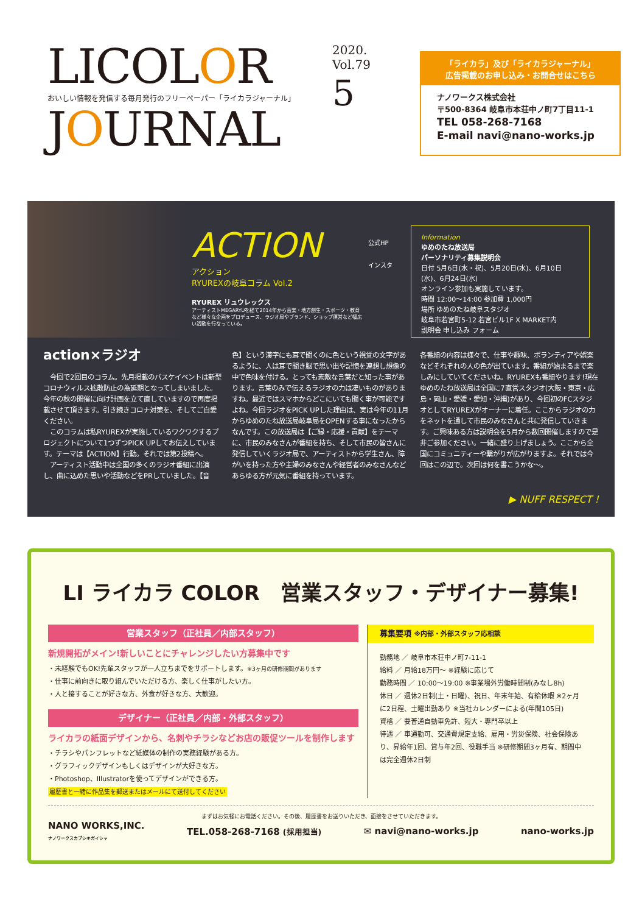LICOLOR
おいしい情報を発信する毎月発行のフリーペーパー「ライカラジャーナル」
JOURNAL
2020.
Vol.79
5
「ライカラ」及び「ライカラジャーナル」
広告掲載のお申し込み・お問合せはこちら
ナノワークス株式会社
〒500-8364 岐阜市本荘中ノ町7丁目11-1
TEL 058-268-7168
E-mail navi@nano-works.jp
ACTION
アクション
RYUREXの岐阜コラム Vol.2
RYUREX リュウレックス
アーティストMEGARYUを経て2014年から音楽・地方創生・スポーツ・教育など様々な企画をプロデュース、ラジオ局やブランド、ショップ運営など幅広い活動を行なっている。
公式HP
インスタ
Information
ゆめのたね放送局
パーソナリティ募集説明会
日付 5月6日(水・祝)、5月20日(水)、6月10日(水)、6月24日(水)
オンライン参加も実施しています。
時間 12:00〜14:00 参加費 1,000円
場所 ゆめのたね岐阜スタジオ
岐阜市若宮町5-12 若宮ビル1F X MARKET内
説明会 申し込み フォーム
action×ラジオ
　今回で2回目のコラム。先月掲載のバスケイベントは新型コロナウィルス拡散防止の為延期となってしまいました。今年の秋の開催に向け計画を立て直していますので再度掲載させて頂きます。引き続きコロナ対策を、そしてご自愛ください。
　このコラムは私RYUREXが実施しているワクワクするプロジェクトについて1つずつPICK UPしてお伝えしています。テーマは【ACTION】行動。それでは第2投稿へ。
　アーティスト活動中は全国の多くのラジオ番組に出演し、曲に込めた思いや活動などをPRしていました。【音
色】という漢字にも耳で聞くのに色という視覚の文字があるように、人は耳で聞き脳で思い出や記憶を連想し想像の中で色味を付ける。とっても素敵な言葉だと知った事があります。言葉のみで伝えるラジオの力は凄いものがありますね。最近ではスマホからどこにいても聞く事が可能ですよね。今回ラジオをPICK UPした理由は、実は今年の11月からゆめのたね放送局岐阜局をOPENする事になったからなんです。この放送局は【ご縁・応援・貢献】をテーマに、市民のみなさんが番組を持ち、そして市民の皆さんに発信していくラジオ局で、アーティストから学生さん、障がいを持った方や主婦のみなさんや経営者のみなさんなどあらゆる方が元気に番組を持っています。
各番組の内容は様々で、仕事や趣味、ボランティアや娯楽などそれぞれの人の色が出ています。番組が始まるまで楽しみにしていてくださいね。RYUREXも番組やります!現在ゆめのたね放送局は全国に7直営スタジオ(大阪・東京・広島・岡山・愛媛・愛知・沖縄)があり、今回初のFCスタジオとしてRYUREXがオーナーに着任。ここからラジオの力をネットを通して市民のみなさんと共に発信していきます。ご興味ある方は説明会を5月から数回開催しますので是非ご参加ください。一緒に盛り上げましょう。ここから全国にコミュニティーや繋がりが広がりますよ。それでは今回はこの辺で。次回は何を書こうかな〜。
▶ NUFF RESPECT !
LI ライカラ COLOR　営業スタッフ・デザイナー募集!
営業スタッフ（正社員／内部スタッフ）
新規開拓がメイン!新しいことにチャレンジしたい方募集中です
・未経験でもOK!先輩スタッフが一人立ちまでをサポートします。※3ヶ月の研修期間があります
・仕事に前向きに取り組んでいただける方、楽しく仕事がしたい方。
・人と接することが好きな方、外食が好きな方、大歓迎。
デザイナー（正社員／内部・外部スタッフ）
ライカラの紙面デザインから、名刺やチラシなどお店の販促ツールを制作します
・チラシやパンフレットなど紙媒体の制作の実務経験がある方。
・グラフィックデザインもしくはデザインが大好きな方。
・Photoshop、Illustratorを使ってデザインができる方。
履歴書と一緒に作品集を郵送またはメールにて送付してください
募集要項 ※内部・外部スタッフ応相談
勤務地 ／ 岐阜市本荘中ノ町7-11-1
給料 ／ 月給18万円〜 ※経験に応じて
勤務時間 ／ 10:00〜19:00 ※事業場外労働時間制(みなし8h)
休日 ／ 週休2日制(土・日曜)、祝日、年末年始、有給休暇 ※2ヶ月に2日程、土曜出勤あり ※当社カレンダーによる(年間105日)
資格 ／ 要普通自動車免許、短大・専門卒以上
待遇 ／ 車通勤可、交通費規定支給、雇用・労災保険、社会保険あり、昇給年1回、賞与年2回、役職手当 ※研修期間3ヶ月有、期間中は完全週休2日制
まずはお気軽にお電話ください。その後、履歴書をお送りいただき、面接をさせていただきます。
NANO WORKS,INC.
ナノワークスカブシキガイシャ TEL.058-268-7168 (採用担当) ✉ navi@nano-works.jp nano-works.jp